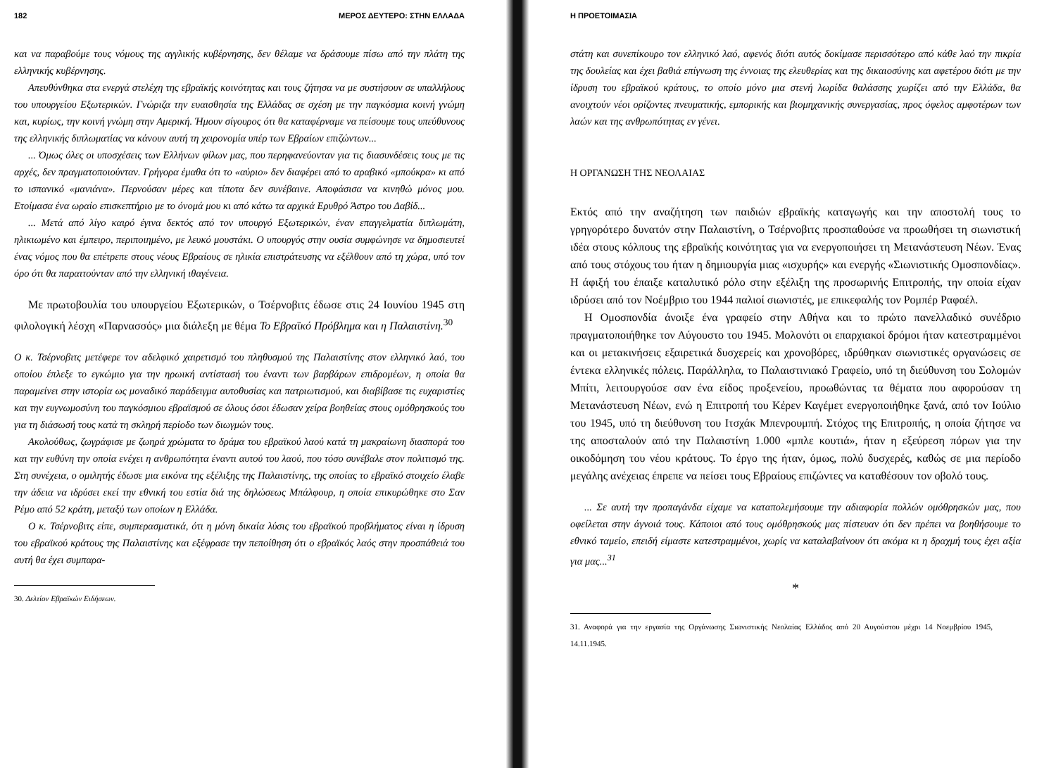182 ΜΕΡΟΣ ΔΕΥΤΕΡΟ: ΣΤΗΝ ΕΛΛΑΔΑ
και να παραβούμε τους νόμους της αγγλικής κυβέρνησης, δεν θέλαμε να δράσουμε πίσω από την πλάτη της ελληνικής κυβέρνησης.
Απευθύνθηκα στα ενεργά στελέχη της εβραϊκής κοινότητας και τους ζήτησα να με συστήσουν σε υπαλλήλους του υπουργείου Εξωτερικών. Γνώριζα την ευαισθησία της Ελλάδας σε σχέση με την παγκόσμια κοινή γνώμη και, κυρίως, την κοινή γνώμη στην Αμερική. Ήμουν σίγουρος ότι θα καταφέρναμε να πείσουμε τους υπεύθυνους της ελληνικής διπλωματίας να κάνουν αυτή τη χειρονομία υπέρ των Εβραίων επιζώντων...
... Όμως όλες οι υποσχέσεις των Ελλήνων φίλων μας, που περηφανεύονταν για τις διασυνδέσεις τους με τις αρχές, δεν πραγματοποιούνταν. Γρήγορα έμαθα ότι το «αύριο» δεν διαφέρει από το αραβικό «μπούκρα» κι από το ισπανικό «μανιάνα». Περνούσαν μέρες και τίποτα δεν συνέβαινε. Αποφάσισα να κινηθώ μόνος μου. Ετοίμασα ένα ωραίο επισκεπτήριο με το όνομά μου κι από κάτω τα αρχικά Ερυθρό Άστρο του Δαβίδ...
... Μετά από λίγο καιρό έγινα δεκτός από τον υπουργό Εξωτερικών, έναν επαγγελματία διπλωμάτη, ηλικιωμένο και έμπειρο, περιποιημένο, με λευκό μουστάκι. Ο υπουργός στην ουσία συμφώνησε να δημοσιευτεί ένας νόμος που θα επέτρεπε στους νέους Εβραίους σε ηλικία επιστράτευσης να εξέλθουν από τη χώρα, υπό τον όρο ότι θα παραιτούνταν από την ελληνική ιθαγένεια.
Με πρωτοβουλία του υπουργείου Εξωτερικών, ο Τσέρνοβιτς έδωσε στις 24 Ιουνίου 1945 στη φιλολογική λέσχη «Παρνασσός» μια διάλεξη με θέμα Το Εβραϊκό Πρόβλημα και η Παλαιστίνη.<sup>30</sup>
Ο κ. Τσέρνοβιτς μετέφερε τον αδελφικό χαιρετισμό του πληθυσμού της Παλαιστίνης στον ελληνικό λαό, του οποίου έπλεξε το εγκώμιο για την ηρωική αντίστασή του έναντι των βαρβάρων επιδρομέων, η οποία θα παραμείνει στην ιστορία ως μοναδικό παράδειγμα αυτοθυσίας και πατριωτισμού, και διαβίβασε τις ευχαριστίες και την ευγνωμοσύνη του παγκόσμιου εβραϊσμού σε όλους όσοι έδωσαν χείρα βοηθείας στους ομόθρησκούς του για τη διάσωσή τους κατά τη σκληρή περίοδο των διωγμών τους.
Ακολούθως, ζωγράφισε με ζωηρά χρώματα το δράμα του εβραϊκού λαού κατά τη μακραίωνη διασπορά του και την ευθύνη την οποία ενέχει η ανθρωπότητα έναντι αυτού του λαού, που τόσο συνέβαλε στον πολιτισμό της. Στη συνέχεια, ο ομιλητής έδωσε μια εικόνα της εξέλιξης της Παλαιστίνης, της οποίας το εβραϊκό στοιχείο έλαβε την άδεια να ιδρύσει εκεί την εθνική του εστία διά της δηλώσεως Μπάλφουρ, η οποία επικυρώθηκε στο Σαν Ρέμο από 52 κράτη, μεταξύ των οποίων η Ελλάδα.
Ο κ. Τσέρνοβιτς είπε, συμπερασματικά, ότι η μόνη δικαία λύσις του εβραϊκού προβλήματος είναι η ίδρυση του εβραϊκού κράτους της Παλαιστίνης και εξέφρασε την πεποίθηση ότι ο εβραϊκός λαός στην προσπάθειά του αυτή θα έχει συμπαρα-
30. Δελτίον Εβραϊκών Ειδήσεων.
Η ΠΡΟΕΤΟΙΜΑΣΙΑ
στάτη και συνεπίκουρο τον ελληνικό λαό, αφενός διότι αυτός δοκίμασε περισσότερο από κάθε λαό την πικρία της δουλείας και έχει βαθιά επίγνωση της έννοιας της ελευθερίας και της δικαιοσύνης και αφετέρου διότι με την ίδρυση του εβραϊκού κράτους, το οποίο μόνο μια στενή λωρίδα θαλάσσης χωρίζει από την Ελλάδα, θα ανοιχτούν νέοι ορίζοντες πνευματικής, εμπορικής και βιομηχανικής συνεργασίας, προς όφελος αμφοτέρων των λαών και της ανθρωπότητας εν γένει.
Η ΟΡΓΑΝΩΣΗ ΤΗΣ ΝΕΟΛΑΙΑΣ
Εκτός από την αναζήτηση των παιδιών εβραϊκής καταγωγής και την αποστολή τους το γρηγορότερο δυνατόν στην Παλαιστίνη, ο Τσέρνοβιτς προσπαθούσε να προωθήσει τη σιωνιστική ιδέα στους κόλπους της εβραϊκής κοινότητας για να ενεργοποιήσει τη Μετανάστευση Νέων. Ένας από τους στόχους του ήταν η δημιουργία μιας «ισχυρής» και ενεργής «Σιωνιστικής Ομοσπονδίας». Η άφιξή του έπαιξε καταλυτικό ρόλο στην εξέλιξη της προσωρινής Επιτροπής, την οποία είχαν ιδρύσει από τον Νοέμβριο του 1944 παλιοί σιωνιστές, με επικεφαλής τον Ρομπέρ Ραφαέλ.
Η Ομοσπονδία άνοιξε ένα γραφείο στην Αθήνα και το πρώτο πανελλαδικό συνέδριο πραγματοποιήθηκε τον Αύγουστο του 1945. Μολονότι οι επαρχιακοί δρόμοι ήταν κατεστραμμένοι και οι μετακινήσεις εξαιρετικά δυσχερείς και χρονοβόρες, ιδρύθηκαν σιωνιστικές οργανώσεις σε έντεκα ελληνικές πόλεις. Παράλληλα, το Παλαιστινιακό Γραφείο, υπό τη διεύθυνση του Σολομών Μπίτι, λειτουργούσε σαν ένα είδος προξενείου, προωθώντας τα θέματα που αφορούσαν τη Μετανάστευση Νέων, ενώ η Επιτροπή του Κέρεν Καγέμετ ενεργοποιήθηκε ξανά, από τον Ιούλιο του 1945, υπό τη διεύθυνση του Ιτσχάκ Μπενρουμπή. Στόχος της Επιτροπής, η οποία ζήτησε να της αποσταλούν από την Παλαιστίνη 1.000 «μπλε κουτιά», ήταν η εξεύρεση πόρων για την οικοδόμηση του νέου κράτους. Το έργο της ήταν, όμως, πολύ δυσχερές, καθώς σε μια περίοδο μεγάλης ανέχειας έπρεπε να πείσει τους Εβραίους επιζώντες να καταθέσουν τον οβολό τους.
... Σε αυτή την προπαγάνδα είχαμε να καταπολεμήσουμε την αδιαφορία πολλών ομόθρησκών μας, που οφείλεται στην άγνοιά τους. Κάποιοι από τους ομόθρησκούς μας πίστευαν ότι δεν πρέπει να βοηθήσουμε το εθνικό ταμείο, επειδή είμαστε κατεστραμμένοι, χωρίς να καταλαβαίνουν ότι ακόμα κι η δραχμή τους έχει αξία για μας...<sup>31</sup>
*
31. Αναφορά για την εργασία της Οργάνωσης Σιωνιστικής Νεολαίας Ελλάδος από 20 Αυγούστου μέχρι 14 Νοεμβρίου 1945, 14.11.1945.